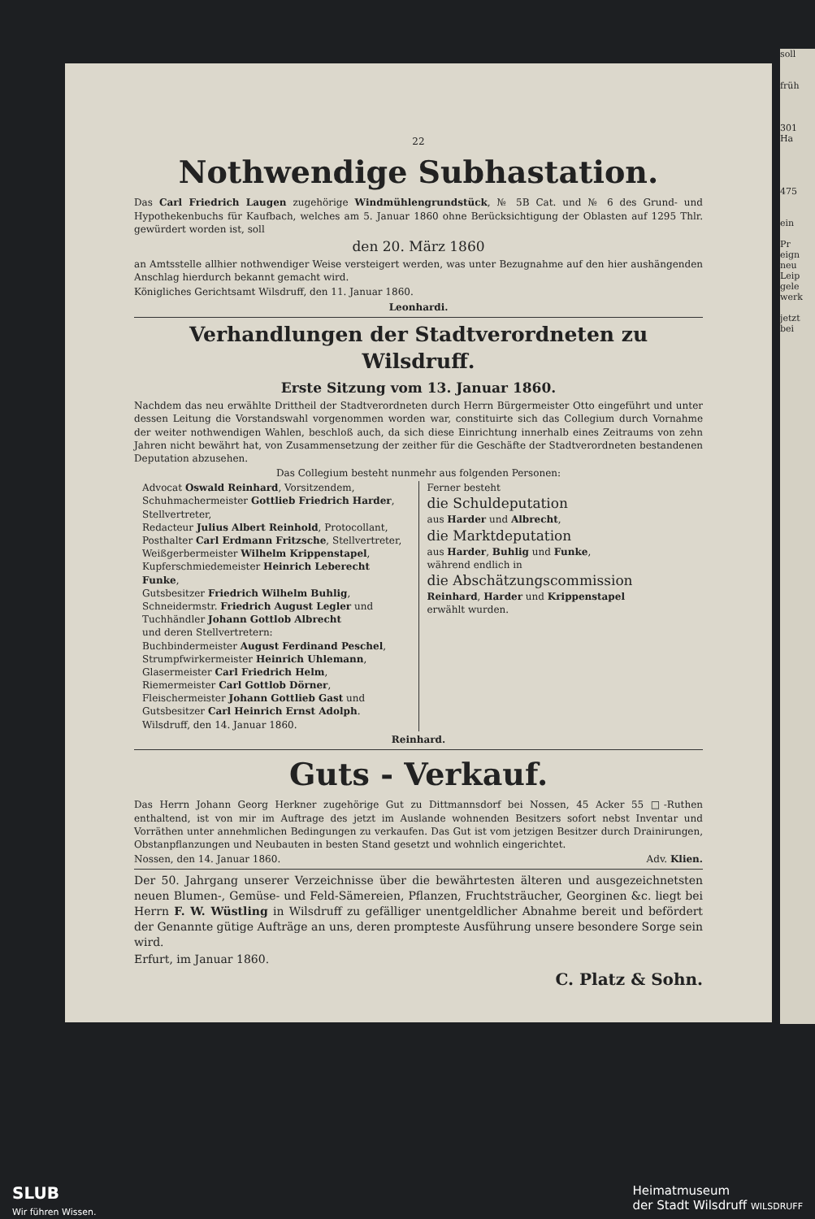22
Nothwendige Subhastation.
Das Carl Friedrich Laugen zugehörige Windmühlengrundstück, № 5B Cat. und № 6 des Grund- und Hypothekenbuchs für Kaufbach, welches am 5. Januar 1860 ohne Berücksichtigung der Oblasten auf 1295 Thlr. gewürdert worden ist, soll
den 20. März 1860
an Amtsstelle allhier nothwendiger Weise versteigert werden, was unter Bezugnahme auf den hier aushängenden Anschlag hierdurch bekannt gemacht wird.
Königliches Gerichtsamt Wilsdruff, den 11. Januar 1860.
Leonhardi.
Verhandlungen der Stadtverordneten zu Wilsdruff.
Erste Sitzung vom 13. Januar 1860.
Nachdem das neu erwählte Drittheil der Stadtverordneten durch Herrn Bürgermeister Otto eingeführt und unter dessen Leitung die Vorstandswahl vorgenommen worden war, constituirte sich das Collegium durch Vornahme der weiter nothwendigen Wahlen, beschloß auch, da sich diese Einrichtung innerhalb eines Zeitraums von zehn Jahren nicht bewährt hat, von Zusammensetzung der zeither für die Geschäfte der Stadtverordneten bestandenen Deputation abzusehen.
Das Collegium besteht nunmehr aus folgenden Personen:
Advocat Oswald Reinhard, Vorsitzendem,
Schuhmachermeister Gottlieb Friedrich Harder, Stellvertreter,
Redacteur Julius Albert Reinhold, Protocollant,
Posthalter Carl Erdmann Fritzsche, Stellvertreter,
Weißgerbermeister Wilhelm Krippenstapel,
Kupferschmiedemeister Heinrich Leberecht Funke,
Gutsbesitzer Friedrich Wilhelm Buhlig,
Schneidermstr. Friedrich August Legler und
Tuchhändler Johann Gottlob Albrecht
und deren Stellvertretern:
Buchbindermeister August Ferdinand Peschel,
Strumpfwirkermeister Heinrich Uhlemann,
Glasermeister Carl Friedrich Helm,
Riemermeister Carl Gottlob Dörner,
Fleischermeister Johann Gottlieb Gast und
Gutsbesitzer Carl Heinrich Ernst Adolph.
Wilsdruff, den 14. Januar 1860.
Ferner besteht
die Schuldeputation
aus Harder und Albrecht,
die Marktdeputation
aus Harder, Buhlig und Funke,
während endlich in
die Abschätzungscommission
Reinhard, Harder und Krippenstapel
erwählt wurden.
Reinhard.
Guts - Verkauf.
Das Herrn Johann Georg Herkner zugehörige Gut zu Dittmannsdorf bei Nossen, 45 Acker 55 □-Ruthen enthaltend, ist von mir im Auftrage des jetzt im Auslande wohnenden Besitzers sofort nebst Inventar und Vorräthen unter annehmlichen Bedingungen zu verkaufen. Das Gut ist vom jetzigen Besitzer durch Drainirungen, Obstanpflanzungen und Neubauten in besten Stand gesetzt und wohnlich eingerichtet.
Nossen, den 14. Januar 1860. Adv. Klien.
Der 50. Jahrgang unserer Verzeichnisse über die bewährtesten älteren und ausgezeichnetsten neuen Blumen-, Gemüse- und Feld-Sämereien, Pflanzen, Fruchtsträucher, Georginen &c. liegt bei Herrn F. W. Wüstling in Wilsdruff zu gefälliger unentgeldlicher Abnahme bereit und befördert der Genannte gütige Aufträge an uns, deren prompteste Ausführung unsere besondere Sorge sein wird.
Erfurt, im Januar 1860.
C. Platz & Sohn.
soll
früh
301
Ha
475
ein
Pr
eign
neu
Leip
gele
werk
jetzt
bei
SLUB
Wir führen Wissen.
Heimatmuseum
der Stadt Wilsdruff WILSDRUFF